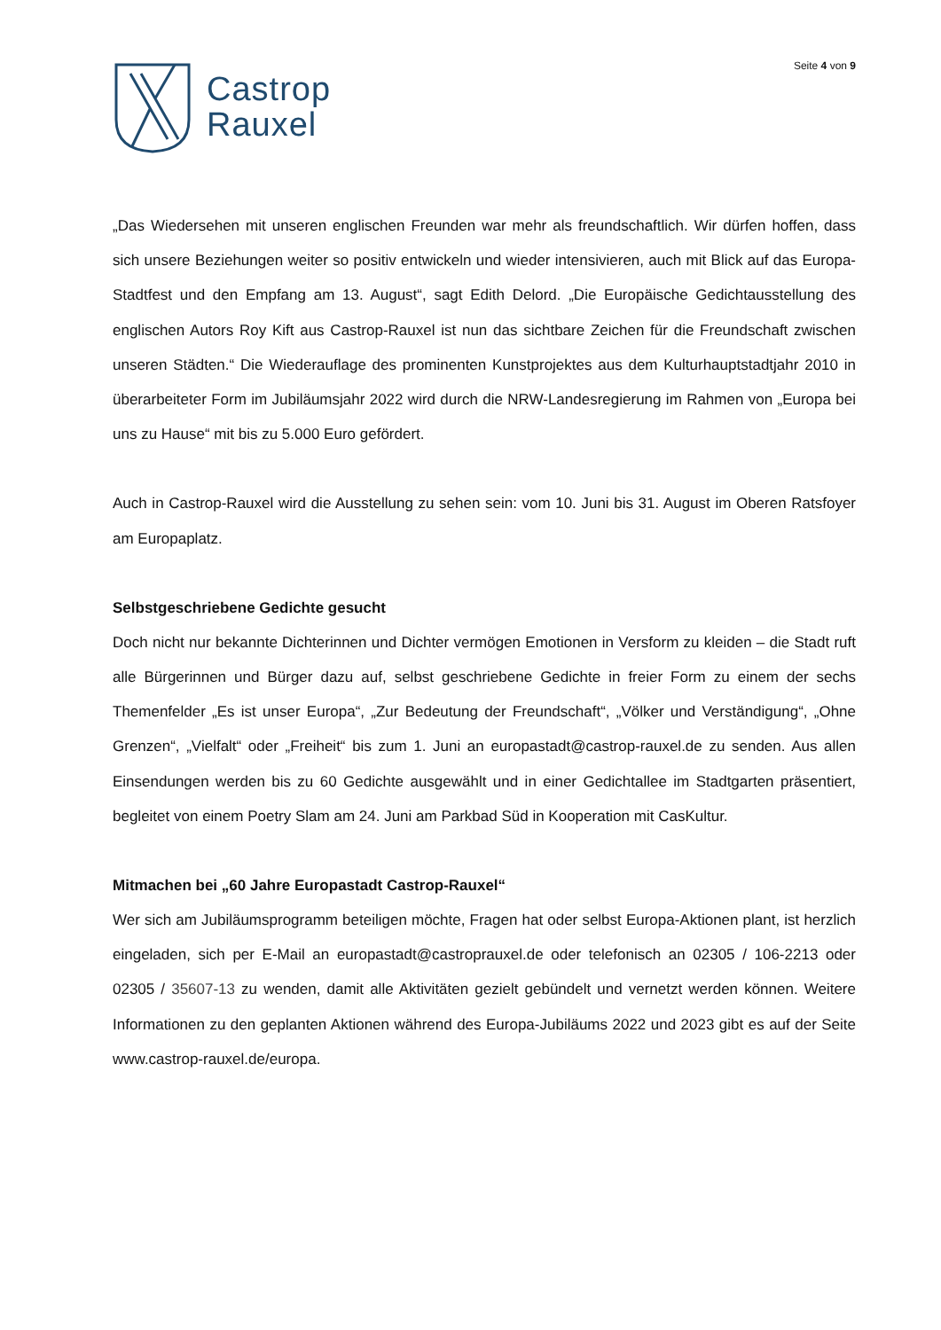Castrop
Rauxel
Seite 4 von 9
„Das Wiedersehen mit unseren englischen Freunden war mehr als freundschaftlich. Wir dürfen hoffen, dass sich unsere Beziehungen weiter so positiv entwickeln und wieder intensivieren, auch mit Blick auf das Europa-Stadtfest und den Empfang am 13. August“, sagt Edith Delord. „Die Europäische Gedichtausstellung des englischen Autors Roy Kift aus Castrop-Rauxel ist nun das sichtbare Zeichen für die Freundschaft zwischen unseren Städten.“ Die Wiederauflage des prominenten Kunstprojektes aus dem Kulturhauptstadtjahr 2010 in überarbeiteter Form im Jubiläumsjahr 2022 wird durch die NRW-Landesregierung im Rahmen von „Europa bei uns zu Hause“ mit bis zu 5.000 Euro gefördert.
Auch in Castrop-Rauxel wird die Ausstellung zu sehen sein: vom 10. Juni bis 31. August im Oberen Ratsfoyer am Europaplatz.
Selbstgeschriebene Gedichte gesucht
Doch nicht nur bekannte Dichterinnen und Dichter vermögen Emotionen in Versform zu kleiden – die Stadt ruft alle Bürgerinnen und Bürger dazu auf, selbst geschriebene Gedichte in freier Form zu einem der sechs Themenfelder „Es ist unser Europa“, „Zur Bedeutung der Freundschaft“, „Völker und Verständigung“, „Ohne Grenzen“, „Vielfalt“ oder „Freiheit“ bis zum 1. Juni an europastadt@castrop-rauxel.de zu senden. Aus allen Einsendungen werden bis zu 60 Gedichte ausgewählt und in einer Gedichtallee im Stadtgarten präsentiert, begleitet von einem Poetry Slam am 24. Juni am Parkbad Süd in Kooperation mit CasKultur.
Mitmachen bei „60 Jahre Europastadt Castrop-Rauxel“
Wer sich am Jubiläumsprogramm beteiligen möchte, Fragen hat oder selbst Europa-Aktionen plant, ist herzlich eingeladen, sich per E-Mail an europastadt@castroprauxel.de oder telefonisch an 02305 / 106-2213 oder 02305 / 35607-13 zu wenden, damit alle Aktivitäten gezielt gebündelt und vernetzt werden können. Weitere Informationen zu den geplanten Aktionen während des Europa-Jubiläums 2022 und 2023 gibt es auf der Seite www.castrop-rauxel.de/europa.